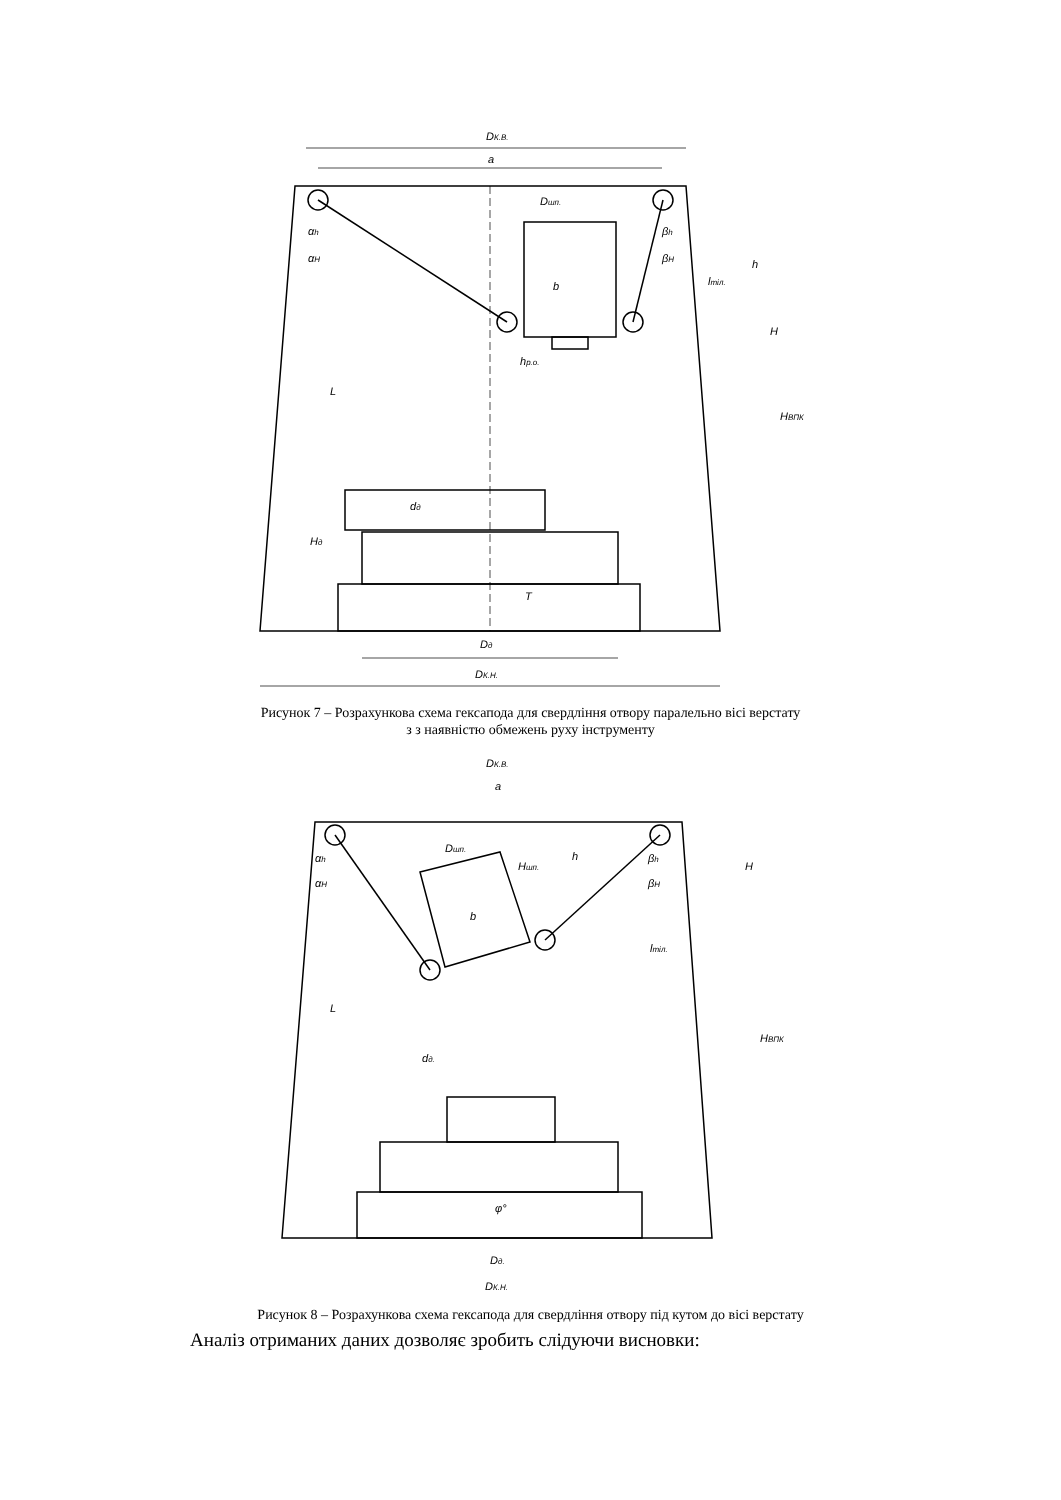DК.В.
a
Dшп.
b
αh
αH
βh
βH
h
H
lтіл.
L
hр.о.
dд
Hд
T
Dд
DК.Н.
HВПК
Рисунок 7 – Розрахункова схема гексапода для свердління отвору паралельно вісі верстату
з з наявністю обмежень руху інструменту
DК.В.
a
Dшп.
Hшп.
h
H
αh
αH
βh
βH
b
lтіл.
L
dд.
φ°
Dд.
DК.Н.
HВПК
Рисунок 8 – Розрахункова схема гексапода для свердління отвору під кутом до вісі верстату
Аналіз отриманих даних дозволяє зробить слідуючи висновки: